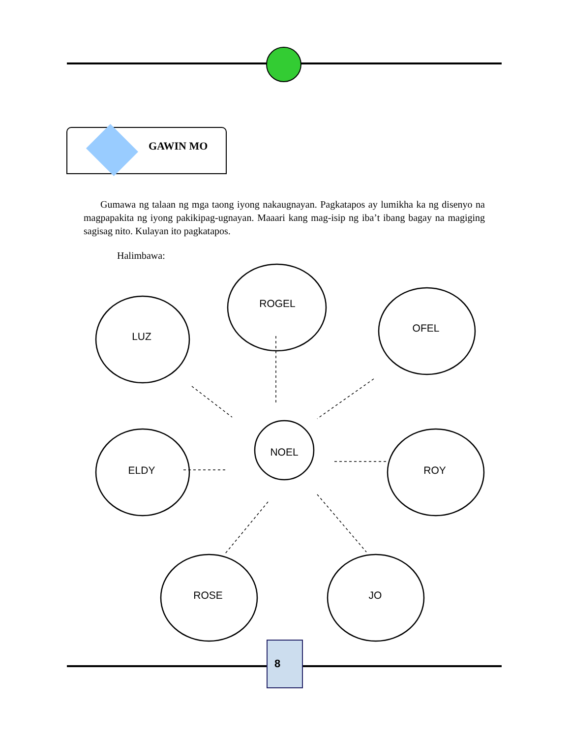GAWIN MO
Gumawa ng talaan ng mga taong iyong nakaugnayan. Pagkatapos ay lumikha ka ng disenyo na magpapakita ng iyong pakikipag-ugnayan. Maaari kang mag-isip ng iba’t ibang bagay na magiging sagisag nito. Kulayan ito pagkatapos.
Halimbawa:
LUZ
ROGEL
OFEL
NOEL
ELDY ROY
ROSE JO
8